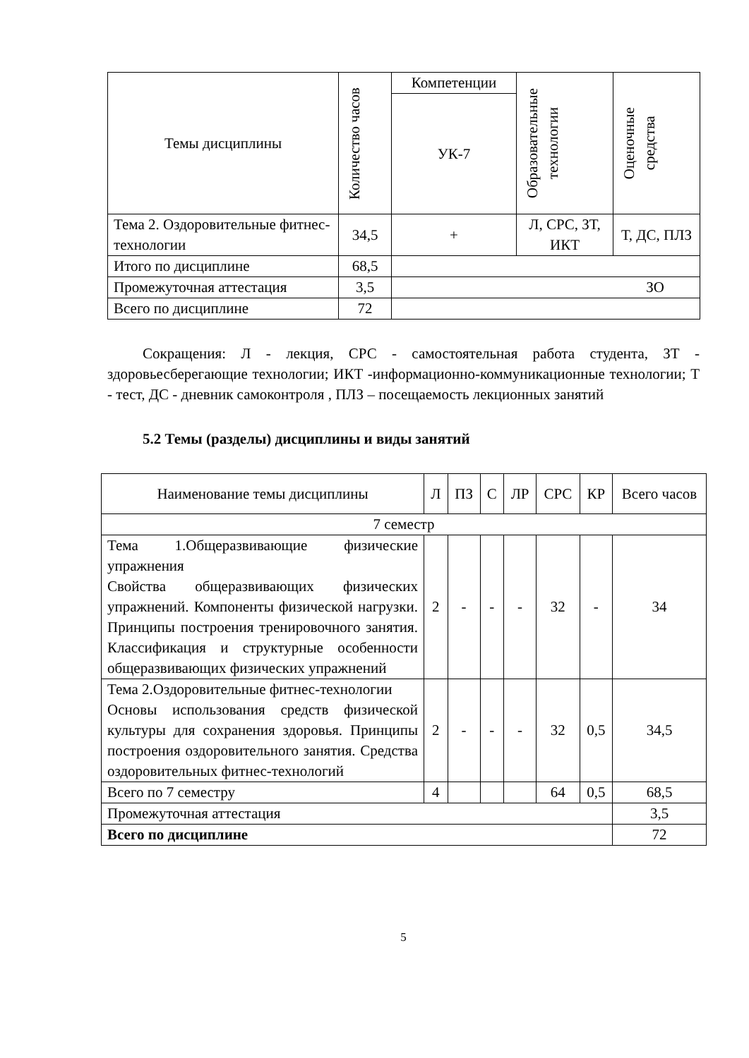| Темы дисциплины | Количество часов | Компетенции | Образовательные технологии | Оценочные средства |
| --- | --- | --- | --- | --- |
| | | УК-7 | | |
| Тема 2. Оздоровительные фитнес-технологии | 34,5 | + | Л, СРС, ЗТ, ИКТ | Т, ДС, ПЛЗ |
| Итого по дисциплине | 68,5 | | | |
| Промежуточная аттестация | 3,5 | ЗО | | |
| Всего по дисциплине | 72 | | | |
Сокращения: Л - лекция, СРС - самостоятельная работа студента, ЗТ - здоровьесберегающие технологии; ИКТ -информационно-коммуникационные технологии; Т - тест, ДС - дневник самоконтроля , ПЛЗ – посещаемость лекционных занятий
5.2 Темы (разделы) дисциплины и виды занятий
| Наименование темы дисциплины | Л | ПЗ | С | ЛР | СРС | КР | Всего часов |
| --- | --- | --- | --- | --- | --- | --- | --- |
| 7 семестр | | | | | | | |
| Тема 1.Общеразвивающие физические упражнения Свойства общеразвивающих физических упражнений. Компоненты физической нагрузки. Принципы построения тренировочного занятия. Классификация и структурные особенности общеразвивающих физических упражнений | 2 | - | - | - | 32 | - | 34 |
| Тема 2.Оздоровительные фитнес-технологии Основы использования средств физической культуры для сохранения здоровья. Принципы построения оздоровительного занятия. Средства оздоровительных фитнес-технологий | 2 | - | - | - | 32 | 0,5 | 34,5 |
| Всего по 7 семестру | 4 | | | | 64 | 0,5 | 68,5 |
| Промежуточная аттестация | | | | | | | 3,5 |
| Всего по дисциплине | | | | | | | 72 |
5